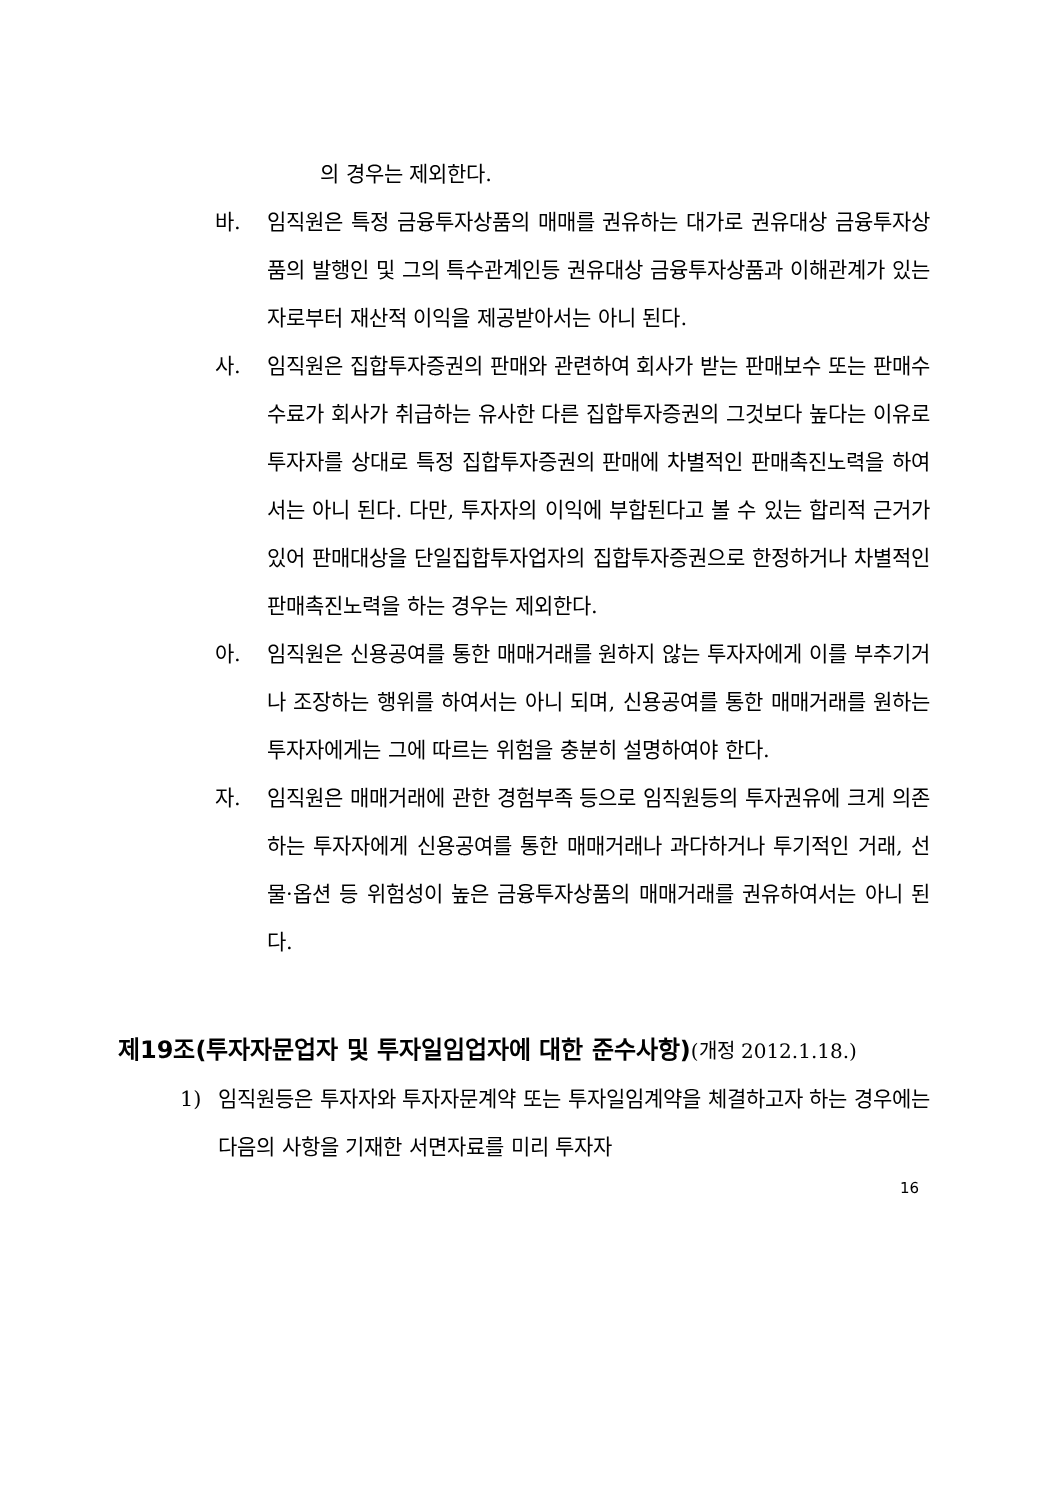의 경우는 제외한다.
바. 임직원은 특정 금융투자상품의 매매를 권유하는 대가로 권유대상 금융투자상품의 발행인 및 그의 특수관계인등 권유대상 금융투자상품과 이해관계가 있는 자로부터 재산적 이익을 제공받아서는 아니 된다.
사. 임직원은 집합투자증권의 판매와 관련하여 회사가 받는 판매보수 또는 판매수수료가 회사가 취급하는 유사한 다른 집합투자증권의 그것보다 높다는 이유로 투자자를 상대로 특정 집합투자증권의 판매에 차별적인 판매촉진노력을 하여서는 아니 된다. 다만, 투자자의 이익에 부합된다고 볼 수 있는 합리적 근거가 있어 판매대상을 단일집합투자업자의 집합투자증권으로 한정하거나 차별적인 판매촉진노력을 하는 경우는 제외한다.
아. 임직원은 신용공여를 통한 매매거래를 원하지 않는 투자자에게 이를 부추기거나 조장하는 행위를 하여서는 아니 되며, 신용공여를 통한 매매거래를 원하는 투자자에게는 그에 따르는 위험을 충분히 설명하여야 한다.
자. 임직원은 매매거래에 관한 경험부족 등으로 임직원등의 투자권유에 크게 의존하는 투자자에게 신용공여를 통한 매매거래나 과다하거나 투기적인 거래, 선물·옵션 등 위험성이 높은 금융투자상품의 매매거래를 권유하여서는 아니 된다.
제19조(투자자문업자 및 투자일임업자에 대한 준수사항)(개정 2012.1.18.)
1) 임직원등은 투자자와 투자자문계약 또는 투자일임계약을 체결하고자 하는 경우에는 다음의 사항을 기재한 서면자료를 미리 투자자
16